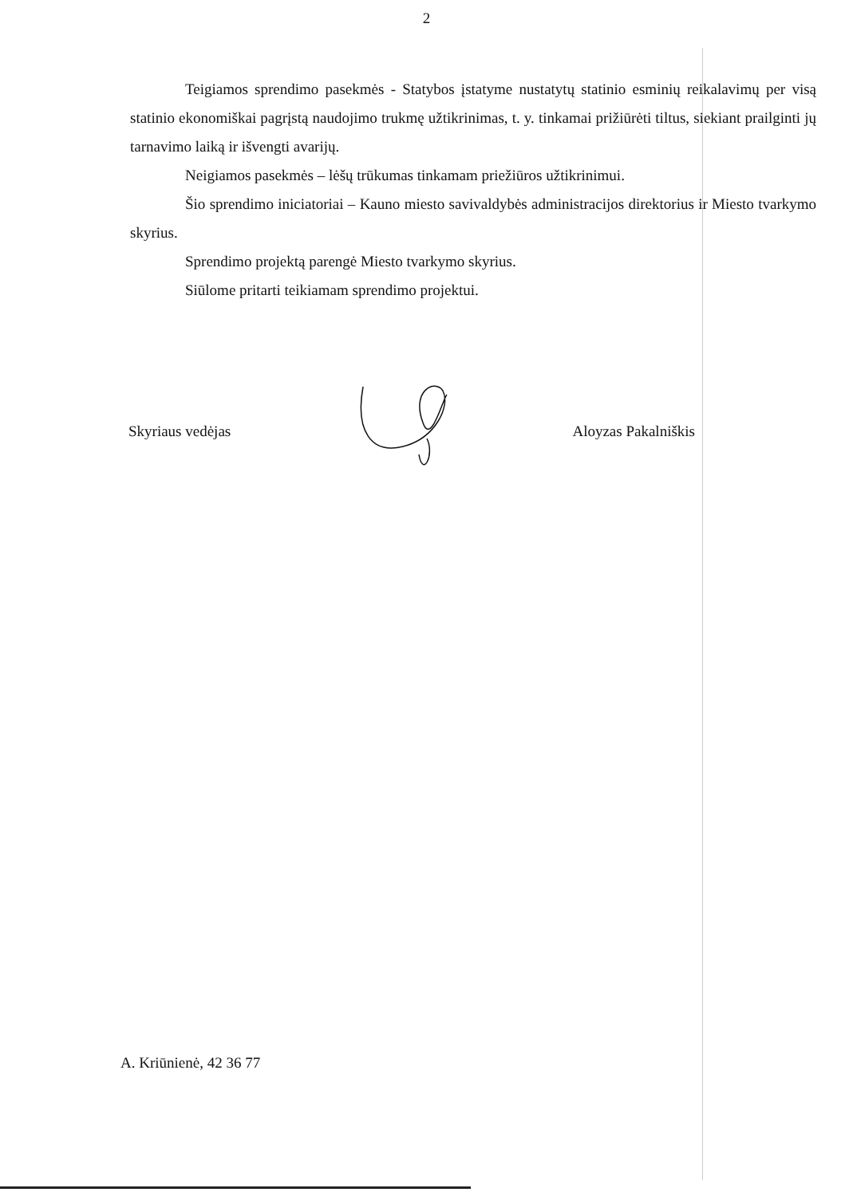2
Teigiamos sprendimo pasekmės - Statybos įstatyme nustatytų statinio esminių reikalavimų per visą statinio ekonomiškai pagrįstą naudojimo trukmę užtikrinimas, t. y. tinkamai prižiūrėti tiltus, siekiant prailginti jų tarnavimo laiką ir išvengti avarijų.
Neigiamos pasekmės – lėšų trūkumas tinkamam priežiūros užtikrinimui.
Šio sprendimo iniciatoriai – Kauno miesto savivaldybės administracijos direktorius ir Miesto tvarkymo skyrius.
Sprendimo projektą parengė Miesto tvarkymo skyrius.
Siūlome pritarti teikiamam sprendimo projektui.
Skyriaus vedėjas Aloyzas Pakalniškis
A. Kriūnienė, 42 36 77